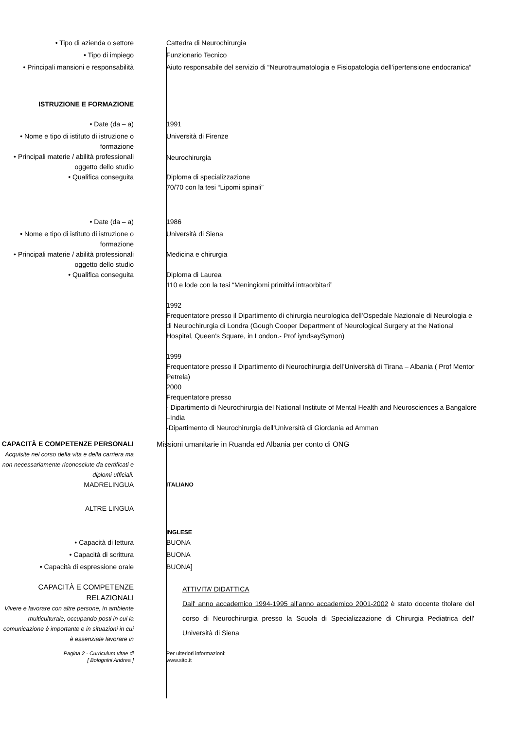• Tipo di azienda o settore Cattedra di Neurochirurgia
• Tipo di impiego Funzionario Tecnico
• Principali mansioni e responsabilità Aiuto responsabile del servizio di “Neurotraumatologia e Fisiopatologia dell’ipertensione endocranica”
ISTRUZIONE E FORMAZIONE
• Date (da – a) 1991
• Nome e tipo di istituto di istruzione o formazione
Università di Firenze
• Principali materie / abilità professionali oggetto dello studio
Neurochirurgia
• Qualifica conseguita Diploma di specializzazione
70/70 con la tesi “Lipomi spinali”
• Date (da – a) 1986
• Nome e tipo di istituto di istruzione o formazione
Università di Siena
• Principali materie / abilità professionali oggetto dello studio
Medicina e chirurgia
• Qualifica conseguita Diploma di Laurea
110 e lode con la tesi “Meningiomi primitivi intraorbitari”
1992
Frequentatore presso il Dipartimento di chirurgia neurologica dell’Ospedale Nazionale di Neurologia e di Neurochirurgia di Londra (Gough Cooper Department of Neurological Surgery at the National Hospital, Queen's Square, in London.- Prof iyndsaySymon)
1999
Frequentatore presso il Dipartimento di Neurochirurgia dell’Università di Tirana – Albania ( Prof Mentor Petrela)
2000
Frequentatore presso
- Dipartimento di Neurochirurgia del National Institute of Mental Health and Neurosciences a Bangalore –India
-Dipartimento di Neurochirurgia dell’Università di Giordania ad Amman
CAPACITÀ E COMPETENZE PERSONALI
Acquisite nel corso della vita e della carriera ma non necessariamente riconosciute da certificati e diplomi ufficiali.
Missioni umanitarie in Ruanda ed Albania per conto di ONG
MADRELINGUA
ITALIANO
ALTRE LINGUA
INGLESE
• Capacità di lettura BUONA
• Capacità di scrittura BUONA
• Capacità di espressione orale BUONA]
CAPACITÀ E COMPETENZE RELAZIONALI
Vivere e lavorare con altre persone, in ambiente multiculturale, occupando posti in cui la comunicazione è importante e in situazioni in cui è essenziale lavorare in
ATTIVITA’ DIDATTICA
Dall' anno accademico 1994-1995 all’anno accademico 2001-2002 è stato docente titolare del corso di Neurochirurgia presso la Scuola di Specializzazione di Chirurgia Pediatrica dell' Università di Siena
Pagina 2 - Curriculum vitae di
[ Bolognini Andrea ]
Per ulteriori informazioni:
www.sito.it